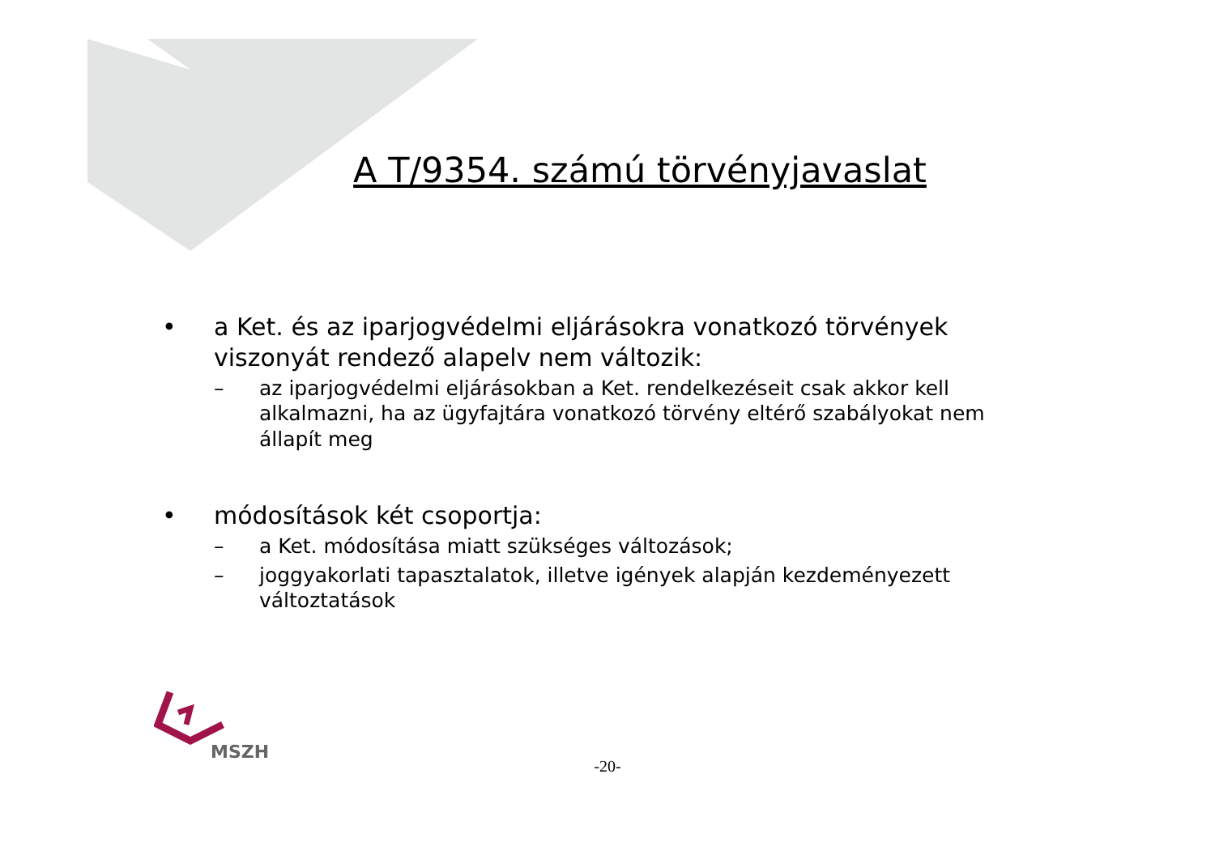A T/9354. számú törvényjavaslat
• a Ket. és az iparjogvédelmi eljárásokra vonatkozó törvények viszonyát rendező alapelv nem változik:
– az iparjogvédelmi eljárásokban a Ket. rendelkezéseit csak akkor kell alkalmazni, ha az ügyfajtára vonatkozó törvény eltérő szabályokat nem állapít meg
• módosítások két csoportja:
– a Ket. módosítása miatt szükséges változások;
– joggyakorlati tapasztalatok, illetve igények alapján kezdeményezett változtatások
MSZH
-20-